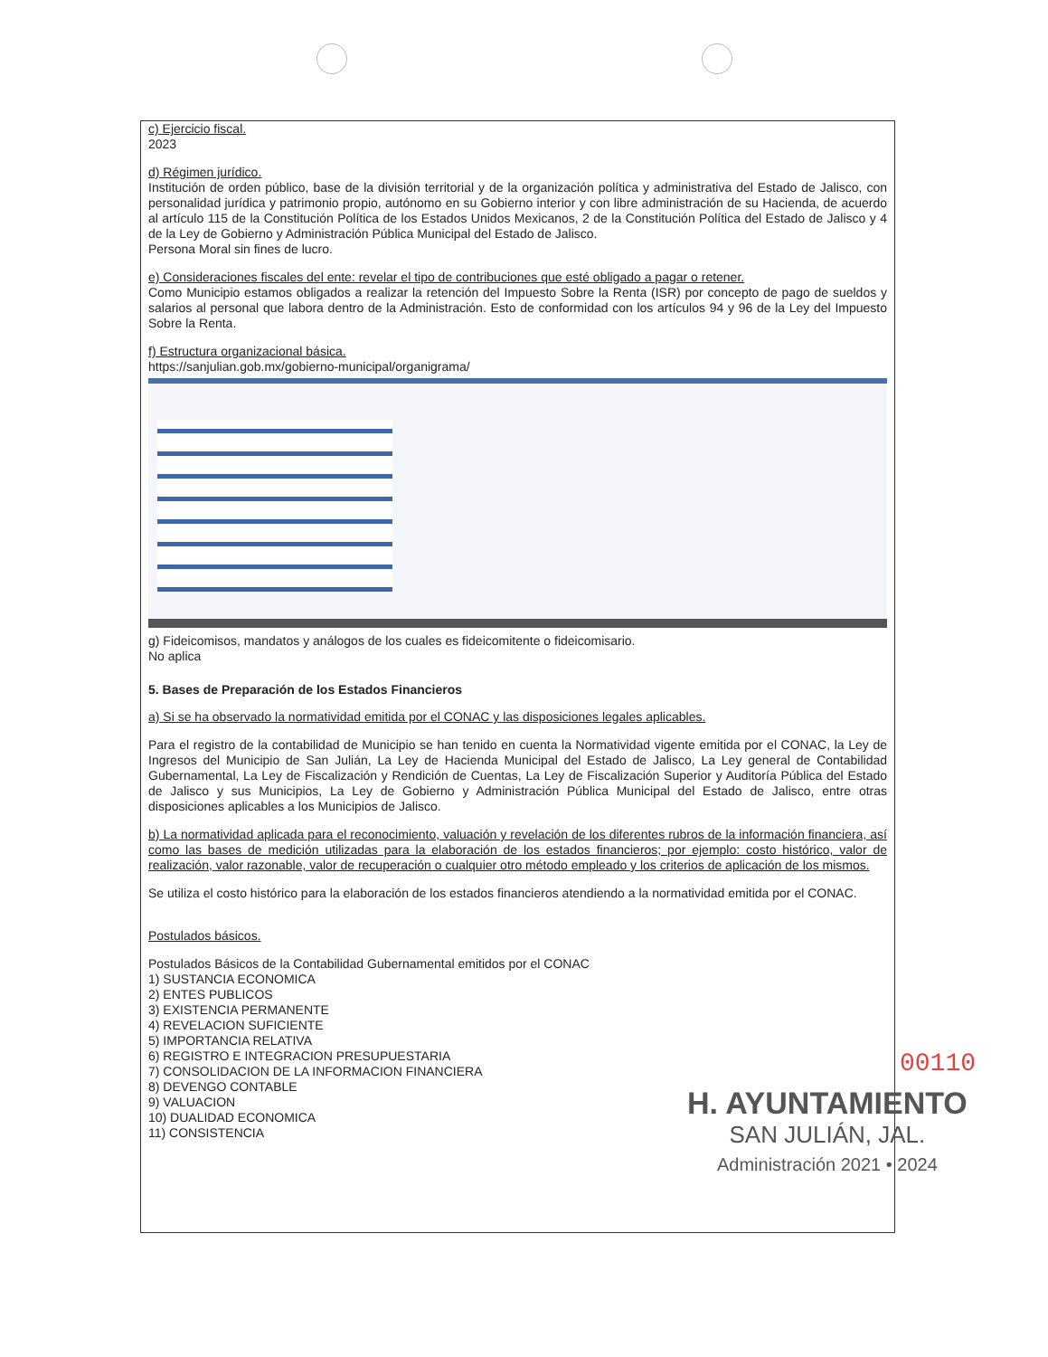c) Ejercicio fiscal.
2023
d) Régimen jurídico.
Institución de orden público, base de la división territorial y de la organización política y administrativa del Estado de Jalisco, con personalidad jurídica y patrimonio propio, autónomo en su Gobierno interior y con libre administración de su Hacienda, de acuerdo al artículo 115 de la Constitución Política de los Estados Unidos Mexicanos, 2 de la Constitución Política del Estado de Jalisco y 4 de la Ley de Gobierno y Administración Pública Municipal del Estado de Jalisco.
Persona Moral sin fines de lucro.
e) Consideraciones fiscales del ente: revelar el tipo de contribuciones que esté obligado a pagar o retener.
Como Municipio estamos obligados a realizar la retención del Impuesto Sobre la Renta (ISR) por concepto de pago de sueldos y salarios al personal que labora dentro de la Administración. Esto de conformidad con los artículos 94 y 96 de la Ley del Impuesto Sobre la Renta.
f) Estructura organizacional básica.
https://sanjulian.gob.mx/gobierno-municipal/organigrama/
g) Fideicomisos, mandatos y análogos de los cuales es fideicomitente o fideicomisario.
No aplica
5. Bases de Preparación de los Estados Financieros
a) Si se ha observado la normatividad emitida por el CONAC y las disposiciones legales aplicables.
Para el registro de la contabilidad de Municipio se han tenido en cuenta la Normatividad vigente emitida por el CONAC, la Ley de Ingresos del Municipio de San Julián, La Ley de Hacienda Municipal del Estado de Jalisco, La Ley general de Contabilidad Gubernamental, La Ley de Fiscalización y Rendición de Cuentas, La Ley de Fiscalización Superior y Auditoría Pública del Estado de Jalisco y sus Municipios, La Ley de Gobierno y Administración Pública Municipal del Estado de Jalisco, entre otras disposiciones aplicables a los Municipios de Jalisco.
b) La normatividad aplicada para el reconocimiento, valuación y revelación de los diferentes rubros de la información financiera, así como las bases de medición utilizadas para la elaboración de los estados financieros; por ejemplo: costo histórico, valor de realización, valor razonable, valor de recuperación o cualquier otro método empleado y los criterios de aplicación de los mismos.
Se utiliza el costo histórico para la elaboración de los estados financieros atendiendo a la normatividad emitida por el CONAC.
Postulados básicos.
Postulados Básicos de la Contabilidad Gubernamental emitidos por el CONAC
1) SUSTANCIA ECONOMICA
2) ENTES PUBLICOS
3) EXISTENCIA PERMANENTE
4) REVELACION SUFICIENTE
5) IMPORTANCIA RELATIVA
6) REGISTRO E INTEGRACION PRESUPUESTARIA
7) CONSOLIDACION DE LA INFORMACION FINANCIERA
8) DEVENGO CONTABLE
9) VALUACION
10) DUALIDAD ECONOMICA
11) CONSISTENCIA
00110
H. AYUNTAMIENTO
SAN JULIÁN, JAL.
Administración 2021 • 2024